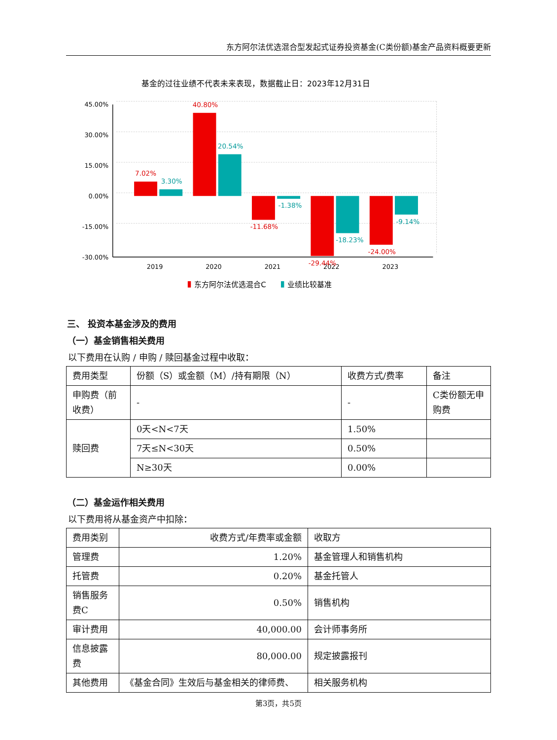东方阿尔法优选混合型发起式证券投资基金(C类份额)基金产品资料概要更新
基金的过往业绩不代表未来表现，数据截止日：2023年12月31日
45.00%
30.00%
15.00%
0.00%
-15.00%
-30.00%
2019
2020
2021
2022
2023
7.02%
40.80%
-11.68%
-29.44%
-24.00%
3.30%
20.54%
-1.38%
-18.23%
-9.14%
东方阿尔法优选混合C
业绩比较基准
三、 投资本基金涉及的费用
（一）基金销售相关费用
以下费用在认购 / 申购 / 赎回基金过程中收取：
| 费用类型 | 份额（S）或金额（M）/持有期限（N） | 收费方式/费率 | 备注 |
| --- | --- | --- | --- |
| 申购费（前收费） | - | - | C类份额无申购费 |
| 赎回费 | 0天<N<7天 | 1.50% | |
| | 7天≤N<30天 | 0.50% | |
| | N≥30天 | 0.00% | |
（二）基金运作相关费用
以下费用将从基金资产中扣除：
| 费用类别 | 收费方式/年费率或金额 | 收取方 |
| --- | --- | --- |
| 管理费 | 1.20% | 基金管理人和销售机构 |
| 托管费 | 0.20% | 基金托管人 |
| 销售服务费C | 0.50% | 销售机构 |
| 审计费用 | 40,000.00 | 会计师事务所 |
| 信息披露费 | 80,000.00 | 规定披露报刊 |
| 其他费用 | 《基金合同》生效后与基金相关的律师费、 | 相关服务机构 |
第3页，共5页